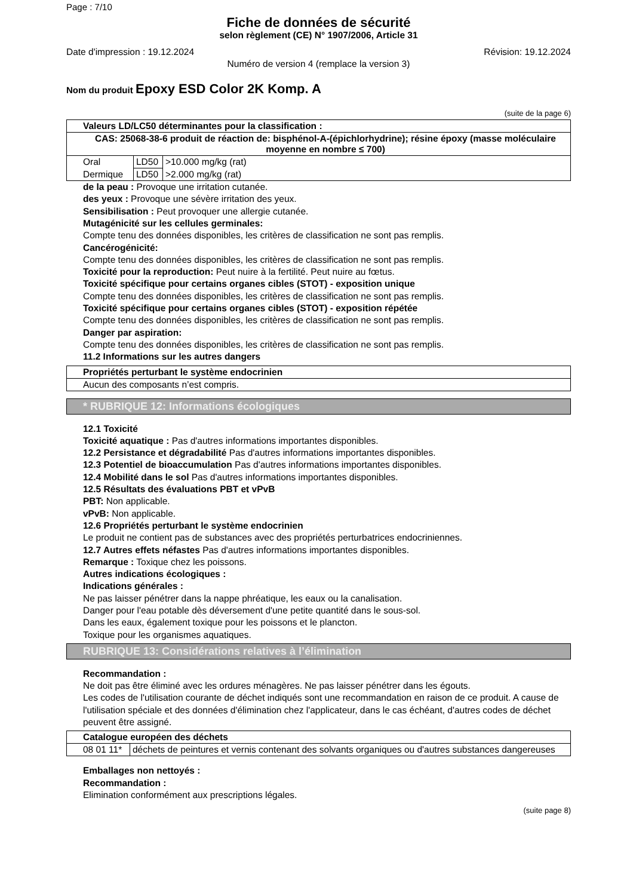Page : 7/10
Fiche de données de sécurité
selon règlement (CE) N° 1907/2006, Article 31
Date d'impression : 19.12.2024 Révision: 19.12.2024
Numéro de version 4 (remplace la version 3)
Nom du produit Epoxy ESD Color 2K Komp. A
(suite de la page 6)
| Valeurs LD/LC50 déterminantes pour la classification : | | |
| --- | --- | --- |
| CAS: 25068-38-6 produit de réaction de: bisphénol-A-(épichlorhydrine); résine époxy (masse moléculaire moyenne en nombre ≤ 700) | | |
| Oral | LD50 | >10.000 mg/kg (rat) |
| Dermique | LD50 | >2.000 mg/kg (rat) |
de la peau : Provoque une irritation cutanée.
des yeux : Provoque une sévère irritation des yeux.
Sensibilisation : Peut provoquer une allergie cutanée.
Mutagénicité sur les cellules germinales:
Compte tenu des données disponibles, les critères de classification ne sont pas remplis.
Cancérogénicité:
Compte tenu des données disponibles, les critères de classification ne sont pas remplis.
Toxicité pour la reproduction: Peut nuire à la fertilité. Peut nuire au fœtus.
Toxicité spécifique pour certains organes cibles (STOT) - exposition unique
Compte tenu des données disponibles, les critères de classification ne sont pas remplis.
Toxicité spécifique pour certains organes cibles (STOT) - exposition répétée
Compte tenu des données disponibles, les critères de classification ne sont pas remplis.
Danger par aspiration:
Compte tenu des données disponibles, les critères de classification ne sont pas remplis.
11.2 Informations sur les autres dangers
| Propriétés perturbant le système endocrinien |
| --- |
| Aucun des composants n’est compris. |
* RUBRIQUE 12: Informations écologiques
12.1 Toxicité
Toxicité aquatique : Pas d'autres informations importantes disponibles.
12.2 Persistance et dégradabilité Pas d'autres informations importantes disponibles.
12.3 Potentiel de bioaccumulation Pas d'autres informations importantes disponibles.
12.4 Mobilité dans le sol Pas d'autres informations importantes disponibles.
12.5 Résultats des évaluations PBT et vPvB
PBT: Non applicable.
vPvB: Non applicable.
12.6 Propriétés perturbant le système endocrinien
Le produit ne contient pas de substances avec des propriétés perturbatrices endocriniennes.
12.7 Autres effets néfastes Pas d'autres informations importantes disponibles.
Remarque : Toxique chez les poissons.
Autres indications écologiques :
Indications générales :
Ne pas laisser pénétrer dans la nappe phréatique, les eaux ou la canalisation.
Danger pour l'eau potable dès déversement d'une petite quantité dans le sous-sol.
Dans les eaux, également toxique pour les poissons et le plancton.
Toxique pour les organismes aquatiques.
RUBRIQUE 13: Considérations relatives à l’élimination
Recommandation :
Ne doit pas être éliminé avec les ordures ménagères. Ne pas laisser pénétrer dans les égouts.
Les codes de l'utilisation courante de déchet indiqués sont une recommandation en raison de ce produit. A cause de l'utilisation spéciale et des données d'élimination chez l'applicateur, dans le cas échéant, d'autres codes de déchet peuvent être assigné.
| Catalogue européen des déchets | |
| --- | --- |
| 08 01 11* | déchets de peintures et vernis contenant des solvants organiques ou d'autres substances dangereuses |
Emballages non nettoyés :
Recommandation :
Elimination conformément aux prescriptions légales.
(suite page 8)